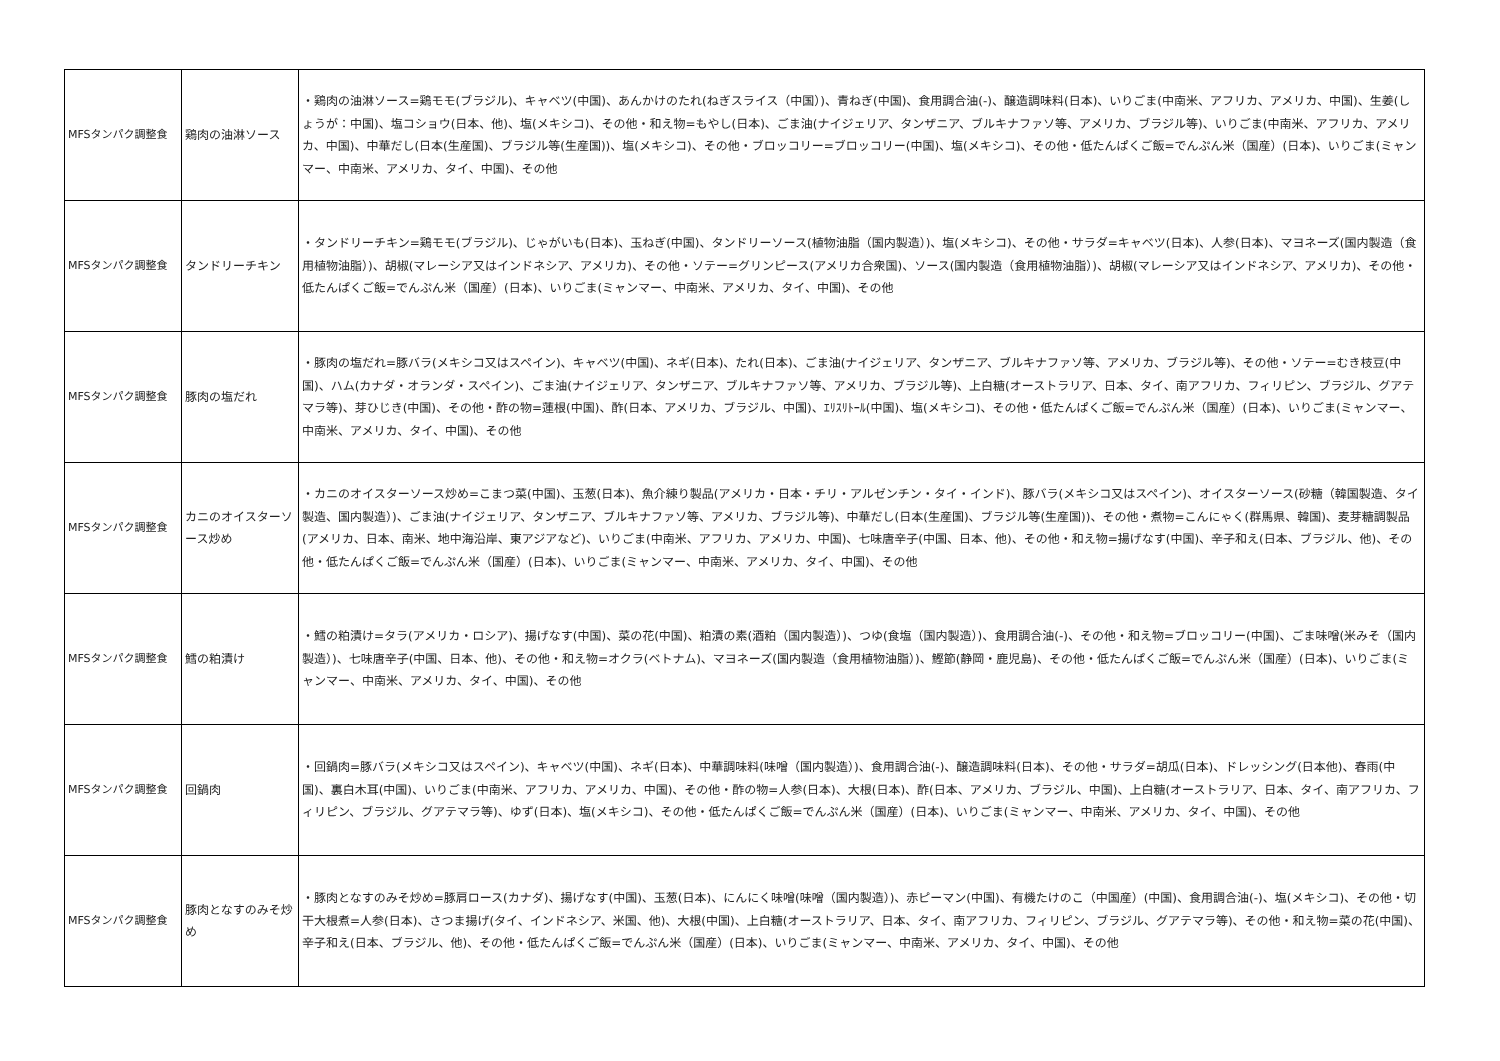| MFSタンパク調整食 | 鶏肉の油淋ソース | ・鶏肉の油淋ソース=鶏モモ(ブラジル)、キャベツ(中国)、あんかけのたれ(ねぎスライス（中国）)、青ねぎ(中国)、食用調合油(-)、醸造調味料(日本)、いりごま(中南米、アフリカ、アメリカ、中国)、生姜(しょうが：中国)、塩コショウ(日本、他)、塩(メキシコ)、その他・和え物=もやし(日本)、ごま油(ナイジェリア、タンザニア、ブルキナファソ等、アメリカ、ブラジル等)、いりごま(中南米、アフリカ、アメリカ、中国)、中華だし(日本(生産国)、ブラジル等(生産国))、塩(メキシコ)、その他・ブロッコリー=ブロッコリー(中国)、塩(メキシコ)、その他・低たんぱくご飯=でんぷん米（国産）(日本)、いりごま(ミャンマー、中南米、アメリカ、タイ、中国)、その他 |
| MFSタンパク調整食 | タンドリーチキン | ・タンドリーチキン=鶏モモ(ブラジル)、じゃがいも(日本)、玉ねぎ(中国)、タンドリーソース(植物油脂（国内製造）)、塩(メキシコ)、その他・サラダ=キャベツ(日本)、人参(日本)、マヨネーズ(国内製造（食用植物油脂）)、胡椒(マレーシア又はインドネシア、アメリカ)、その他・ソテー=グリンピース(アメリカ合衆国)、ソース(国内製造（食用植物油脂）)、胡椒(マレーシア又はインドネシア、アメリカ)、その他・低たんぱくご飯=でんぷん米（国産）(日本)、いりごま(ミャンマー、中南米、アメリカ、タイ、中国)、その他 |
| MFSタンパク調整食 | 豚肉の塩だれ | ・豚肉の塩だれ=豚バラ(メキシコ又はスペイン)、キャベツ(中国)、ネギ(日本)、たれ(日本)、ごま油(ナイジェリア、タンザニア、ブルキナファソ等、アメリカ、ブラジル等)、その他・ソテー=むき枝豆(中国)、ハム(カナダ・オランダ・スペイン)、ごま油(ナイジェリア、タンザニア、ブルキナファソ等、アメリカ、ブラジル等)、上白糖(オーストラリア、日本、タイ、南アフリカ、フィリピン、ブラジル、グアテマラ等)、芽ひじき(中国)、その他・酢の物=蓮根(中国)、酢(日本、アメリカ、ブラジル、中国)、ｴﾘｽﾘﾄｰﾙ(中国)、塩(メキシコ)、その他・低たんぱくご飯=でんぷん米（国産）(日本)、いりごま(ミャンマー、中南米、アメリカ、タイ、中国)、その他 |
| MFSタンパク調整食 | カニのオイスターソース炒め | ・カニのオイスターソース炒め=こまつ菜(中国)、玉葱(日本)、魚介練り製品(アメリカ・日本・チリ・アルゼンチン・タイ・インド)、豚バラ(メキシコ又はスペイン)、オイスターソース(砂糖（韓国製造、タイ製造、国内製造）)、ごま油(ナイジェリア、タンザニア、ブルキナファソ等、アメリカ、ブラジル等)、中華だし(日本(生産国)、ブラジル等(生産国))、その他・煮物=こんにゃく(群馬県、韓国)、麦芽糖調製品(アメリカ、日本、南米、地中海沿岸、東アジアなど)、いりごま(中南米、アフリカ、アメリカ、中国)、七味唐辛子(中国、日本、他)、その他・和え物=揚げなす(中国)、辛子和え(日本、ブラジル、他)、その他・低たんぱくご飯=でんぷん米（国産）(日本)、いりごま(ミャンマー、中南米、アメリカ、タイ、中国)、その他 |
| MFSタンパク調整食 | 鱈の粕漬け | ・鱈の粕漬け=タラ(アメリカ・ロシア)、揚げなす(中国)、菜の花(中国)、粕漬の素(酒粕（国内製造）)、つゆ(食塩（国内製造）)、食用調合油(-)、その他・和え物=ブロッコリー(中国)、ごま味噌(米みそ（国内製造）)、七味唐辛子(中国、日本、他)、その他・和え物=オクラ(ベトナム)、マヨネーズ(国内製造（食用植物油脂）)、鰹節(静岡・鹿児島)、その他・低たんぱくご飯=でんぷん米（国産）(日本)、いりごま(ミャンマー、中南米、アメリカ、タイ、中国)、その他 |
| MFSタンパク調整食 | 回鍋肉 | ・回鍋肉=豚バラ(メキシコ又はスペイン)、キャベツ(中国)、ネギ(日本)、中華調味料(味噌（国内製造）)、食用調合油(-)、醸造調味料(日本)、その他・サラダ=胡瓜(日本)、ドレッシング(日本他)、春雨(中国)、裏白木耳(中国)、いりごま(中南米、アフリカ、アメリカ、中国)、その他・酢の物=人参(日本)、大根(日本)、酢(日本、アメリカ、ブラジル、中国)、上白糖(オーストラリア、日本、タイ、南アフリカ、フィリピン、ブラジル、グアテマラ等)、ゆず(日本)、塩(メキシコ)、その他・低たんぱくご飯=でんぷん米（国産）(日本)、いりごま(ミャンマー、中南米、アメリカ、タイ、中国)、その他 |
| MFSタンパク調整食 | 豚肉となすのみそ炒め | ・豚肉となすのみそ炒め=豚肩ロース(カナダ)、揚げなす(中国)、玉葱(日本)、にんにく味噌(味噌（国内製造）)、赤ピーマン(中国)、有機たけのこ（中国産）(中国)、食用調合油(-)、塩(メキシコ)、その他・切干大根煮=人参(日本)、さつま揚げ(タイ、インドネシア、米国、他)、大根(中国)、上白糖(オーストラリア、日本、タイ、南アフリカ、フィリピン、ブラジル、グアテマラ等)、その他・和え物=菜の花(中国)、辛子和え(日本、ブラジル、他)、その他・低たんぱくご飯=でんぷん米（国産）(日本)、いりごま(ミャンマー、中南米、アメリカ、タイ、中国)、その他 |